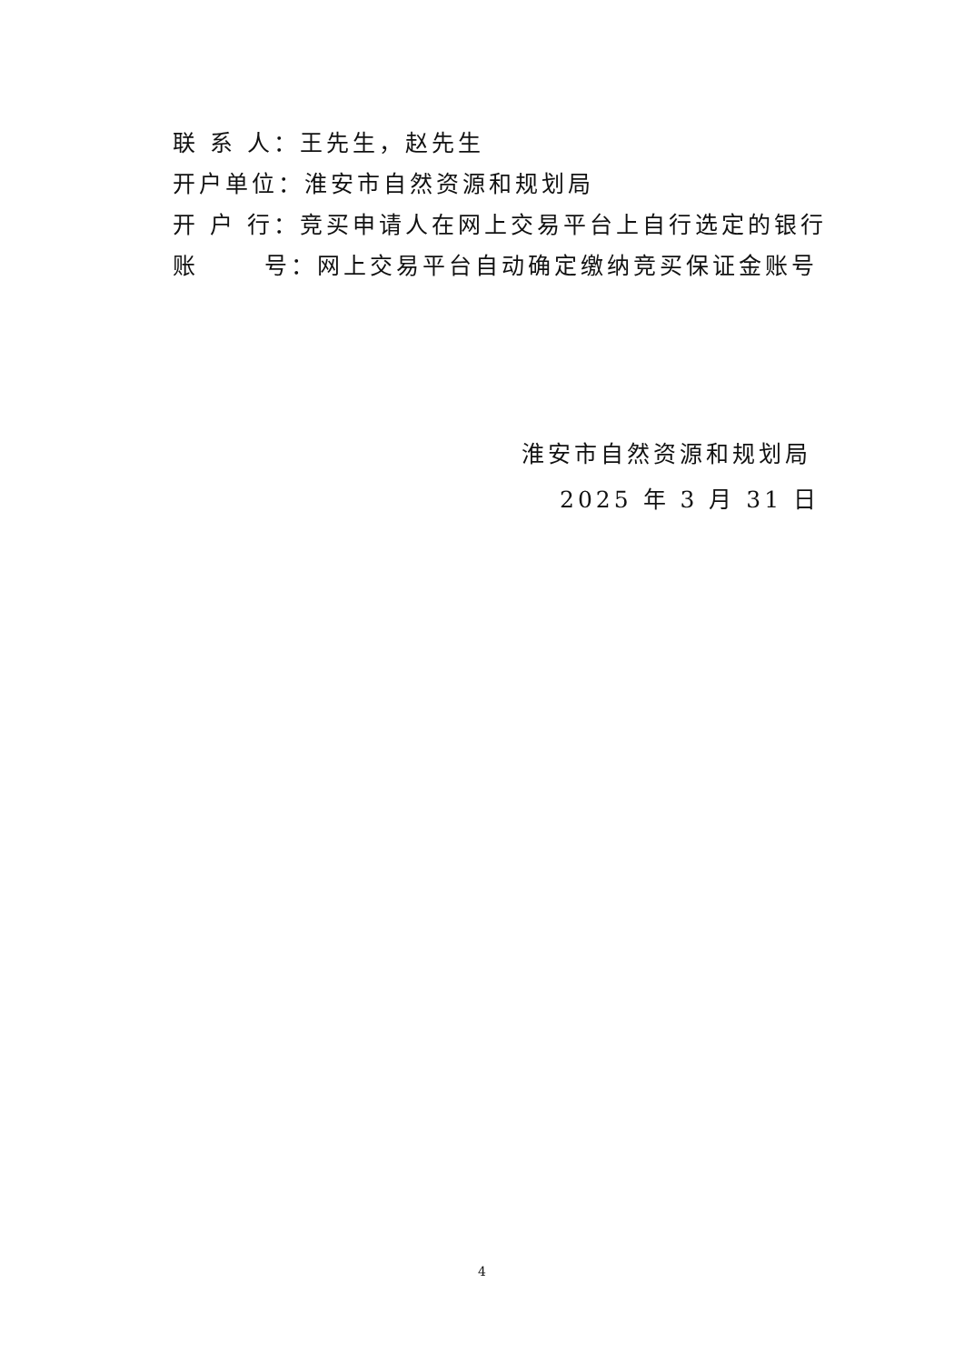联 系 人：王先生，赵先生
开户单位：淮安市自然资源和规划局
开 户 行：竞买申请人在网上交易平台上自行选定的银行
账 号：网上交易平台自动确定缴纳竞买保证金账号
淮安市自然资源和规划局
2025 年 3 月 31 日
4